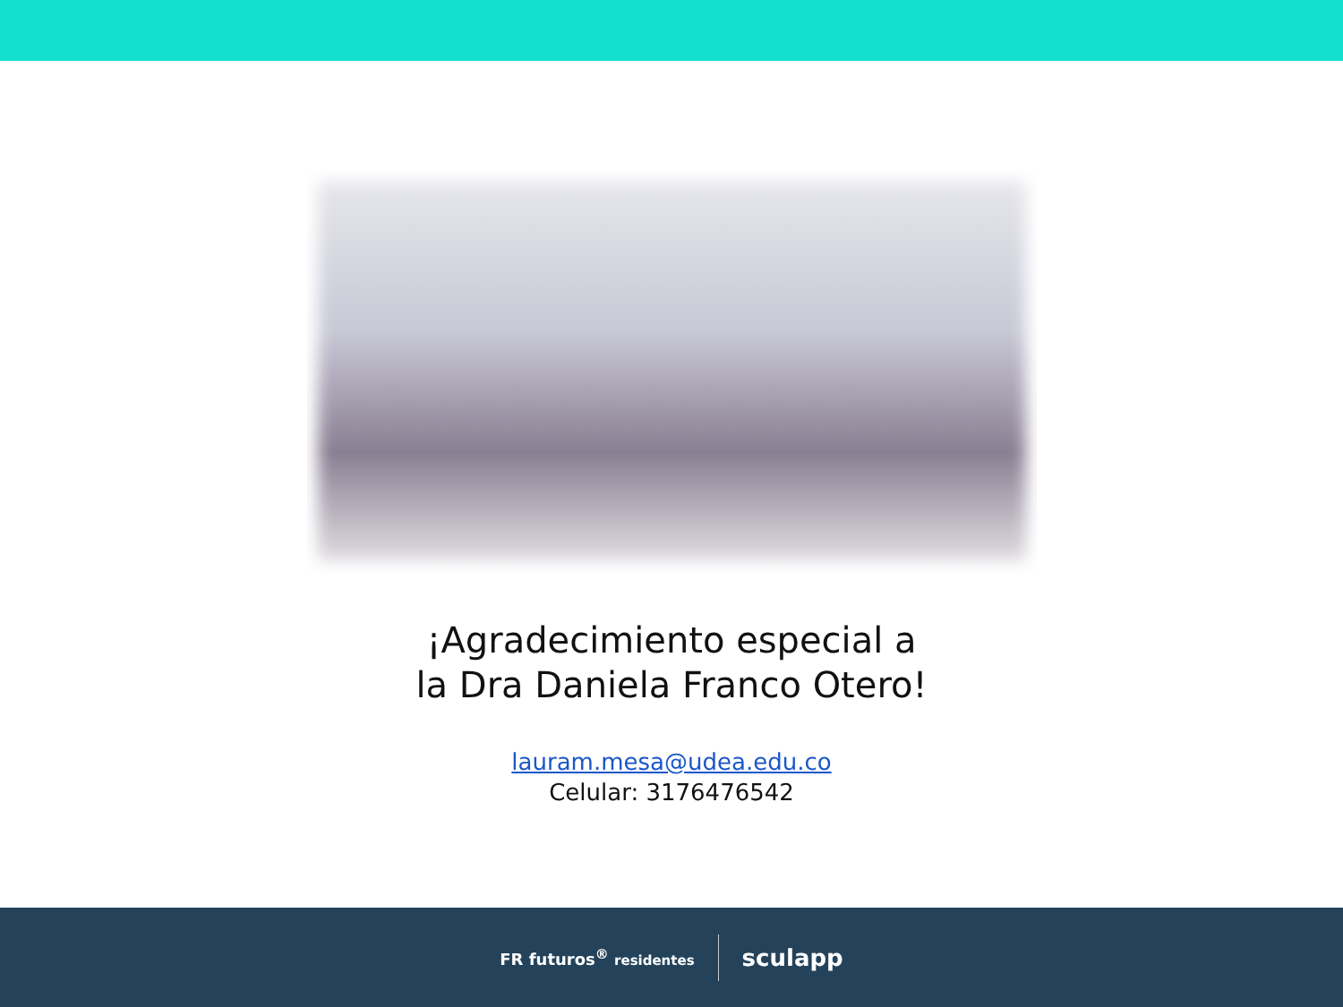¡Agradecimiento especial a
la Dra Daniela Franco Otero!
lauram.mesa@udea.edu.co
Celular: 3176476542
FR futuros<sup>®</sup> residentes
sculapp